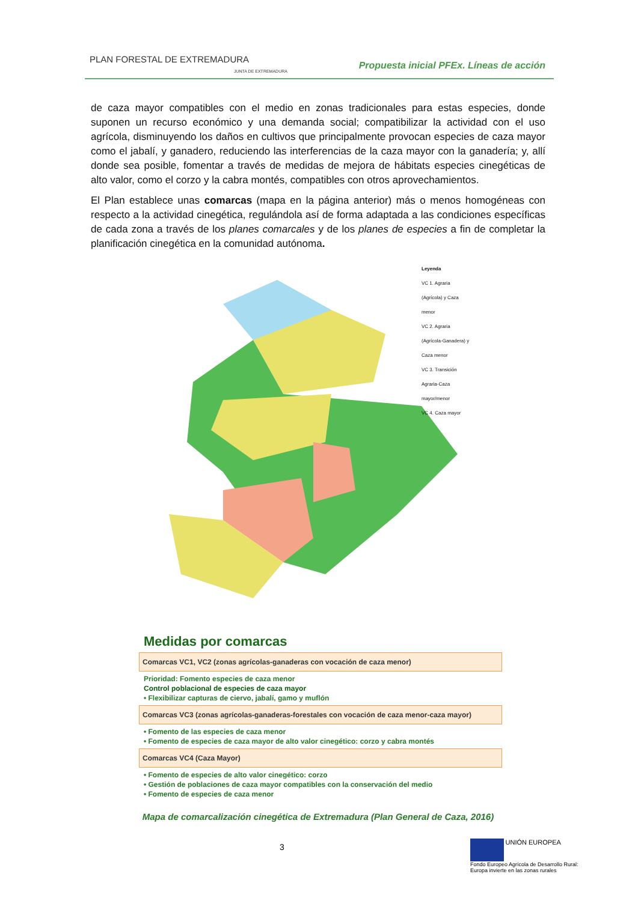PLAN FORESTAL DE EXTREMADURA
JUNTA DE EXTREMADURA
Propuesta inicial PFEx. Líneas de acción
de caza mayor compatibles con el medio en zonas tradicionales para estas especies, donde suponen un recurso económico y una demanda social; compatibilizar la actividad con el uso agrícola, disminuyendo los daños en cultivos que principalmente provocan especies de caza mayor como el jabalí, y ganadero, reduciendo las interferencias de la caza mayor con la ganadería; y, allí donde sea posible, fomentar a través de medidas de mejora de hábitats especies cinegéticas de alto valor, como el corzo y la cabra montés, compatibles con otros aprovechamientos.
El Plan establece unas comarcas (mapa en la página anterior) más o menos homogéneas con respecto a la actividad cinegética, regulándola así de forma adaptada a las condiciones específicas de cada zona a través de los planes comarcales y de los planes de especies a fin de completar la planificación cinegética en la comunidad autónoma.
Leyenda
VC 1. Agraria (Agrícola) y Caza menor
VC 2. Agraria (Agrícola-Ganadera) y Caza menor
VC 3. Transición Agraria-Caza mayor/menor
VC 4. Caza mayor
Medidas por comarcas
Comarcas VC1, VC2 (zonas agrícolas-ganaderas con vocación de caza menor)
Prioridad: Fomento especies de caza menor
Control poblacional de especies de caza mayor
• Flexibilizar capturas de ciervo, jabalí, gamo y muflón
Comarcas VC3 (zonas agrícolas-ganaderas-forestales con vocación de caza menor-caza mayor)
• Fomento de las especies de caza menor
• Fomento de especies de caza mayor de alto valor cinegético: corzo y cabra montés
Comarcas VC4 (Caza Mayor)
• Fomento de especies de alto valor cinegético: corzo
• Gestión de poblaciones de caza mayor compatibles con la conservación del medio
• Fomento de especies de caza menor
Mapa de comarcalización cinegética de Extremadura (Plan General de Caza, 2016)
3
UNIÓN EUROPEA
Fondo Europeo Agrícola de Desarrollo Rural:
Europa invierte en las zonas rurales